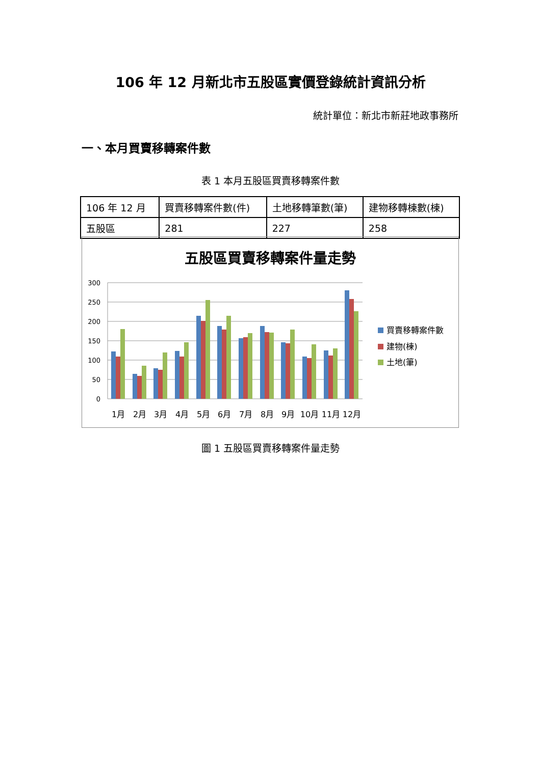106 年 12 月新北市五股區實價登錄統計資訊分析
統計單位：新北市新莊地政事務所
一、本月買賣移轉案件數
表 1 本月五股區買賣移轉案件數
| 106 年 12 月 | 買賣移轉案件數(件) | 土地移轉筆數(筆) | 建物移轉棟數(棟) |
| --- | --- | --- | --- |
| 五股區 | 281 | 227 | 258 |
五股區買賣移轉案件量走勢
300
250
200
150
100
50
0
1月
2月
3月
4月
5月
6月
7月
8月
9月
10月
11月
12月
買賣移轉案件數
建物(棟)
土地(筆)
圖 1 五股區買賣移轉案件量走勢